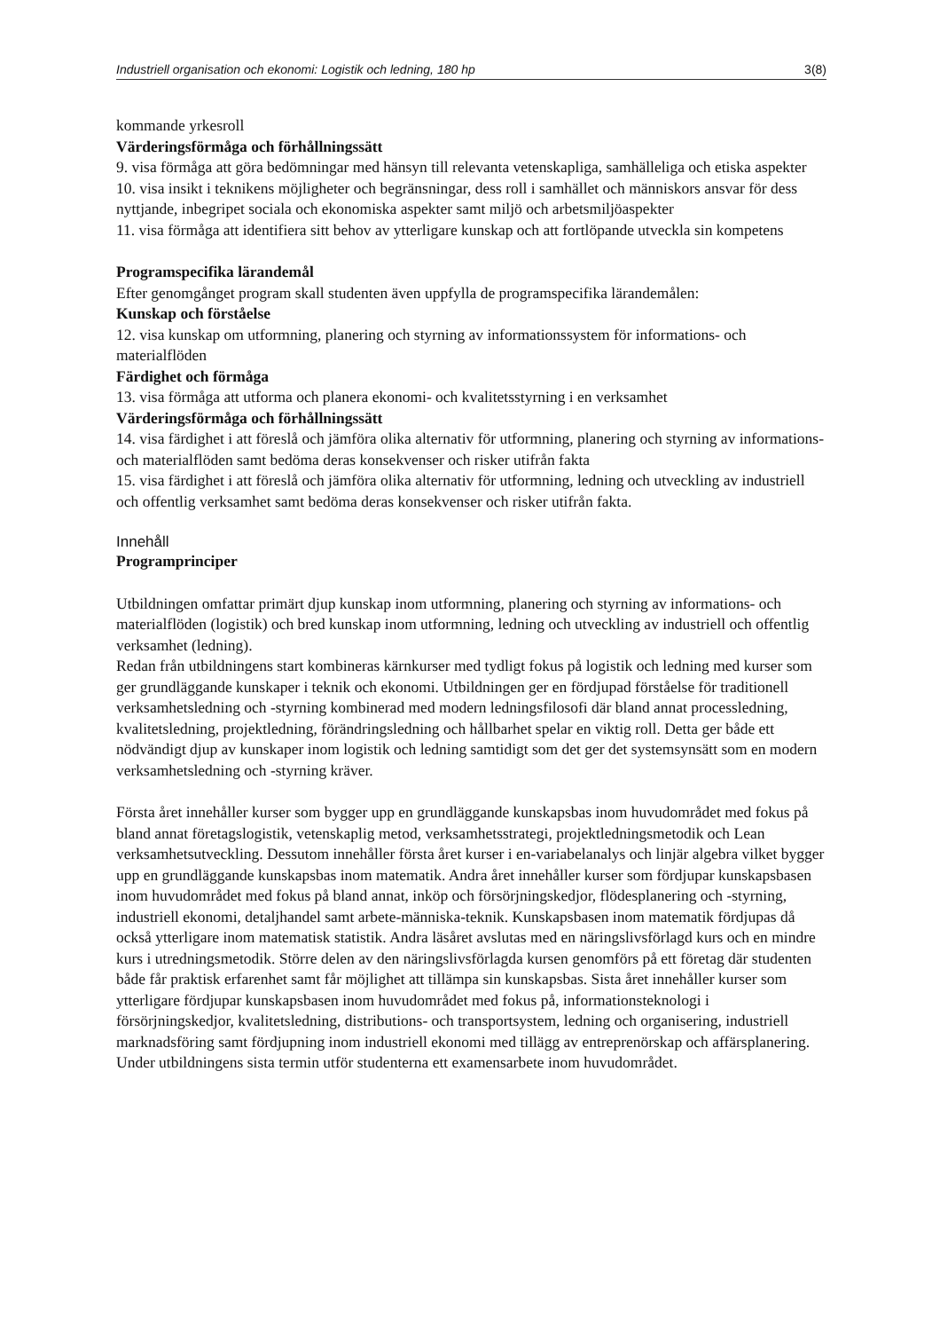Industriell organisation och ekonomi: Logistik och ledning, 180 hp 3(8)
kommande yrkesroll
Värderingsförmåga och förhållningssätt
9. visa förmåga att göra bedömningar med hänsyn till relevanta vetenskapliga, samhälleliga och etiska aspekter
10. visa insikt i teknikens möjligheter och begränsningar, dess roll i samhället och människors ansvar för dess nyttjande, inbegripet sociala och ekonomiska aspekter samt miljö och arbetsmiljöaspekter
11. visa förmåga att identifiera sitt behov av ytterligare kunskap och att fortlöpande utveckla sin kompetens
Programspecifika lärandemål
Efter genomgånget program skall studenten även uppfylla de programspecifika lärandemålen:
Kunskap och förståelse
12. visa kunskap om utformning, planering och styrning av informationssystem för informations- och materialflöden
Färdighet och förmåga
13. visa förmåga att utforma och planera ekonomi- och kvalitetsstyrning i en verksamhet
Värderingsförmåga och förhållningssätt
14. visa färdighet i att föreslå och jämföra olika alternativ för utformning, planering och styrning av informations- och materialflöden samt bedöma deras konsekvenser och risker utifrån fakta
15. visa färdighet i att föreslå och jämföra olika alternativ för utformning, ledning och utveckling av industriell och offentlig verksamhet samt bedöma deras konsekvenser och risker utifrån fakta.
Innehåll
Programprinciper
Utbildningen omfattar primärt djup kunskap inom utformning, planering och styrning av informations- och materialflöden (logistik) och bred kunskap inom utformning, ledning och utveckling av industriell och offentlig verksamhet (ledning).
Redan från utbildningens start kombineras kärnkurser med tydligt fokus på logistik och ledning med kurser som ger grundläggande kunskaper i teknik och ekonomi. Utbildningen ger en fördjupad förståelse för traditionell verksamhetsledning och -styrning kombinerad med modern ledningsfilosofi där bland annat processledning, kvalitetsledning, projektledning, förändringsledning och hållbarhet spelar en viktig roll. Detta ger både ett nödvändigt djup av kunskaper inom logistik och ledning samtidigt som det ger det systemsynsätt som en modern verksamhetsledning och -styrning kräver.
Första året innehåller kurser som bygger upp en grundläggande kunskapsbas inom huvudområdet med fokus på bland annat företagslogistik, vetenskaplig metod, verksamhetsstrategi, projektledningsmetodik och Lean verksamhetsutveckling. Dessutom innehåller första året kurser i en-variabelanalys och linjär algebra vilket bygger upp en grundläggande kunskapsbas inom matematik. Andra året innehåller kurser som fördjupar kunskapsbasen inom huvudområdet med fokus på bland annat, inköp och försörjningskedjor, flödesplanering och -styrning, industriell ekonomi, detaljhandel samt arbete-människa-teknik. Kunskapsbasen inom matematik fördjupas då också ytterligare inom matematisk statistik. Andra läsåret avslutas med en näringslivsförlagd kurs och en mindre kurs i utredningsmetodik. Större delen av den näringslivsförlagda kursen genomförs på ett företag där studenten både får praktisk erfarenhet samt får möjlighet att tillämpa sin kunskapsbas. Sista året innehåller kurser som ytterligare fördjupar kunskapsbasen inom huvudområdet med fokus på, informationsteknologi i försörjningskedjor, kvalitetsledning, distributions- och transportsystem, ledning och organisering, industriell marknadsföring samt fördjupning inom industriell ekonomi med tillägg av entreprenörskap och affärsplanering. Under utbildningens sista termin utför studenterna ett examensarbete inom huvudområdet.